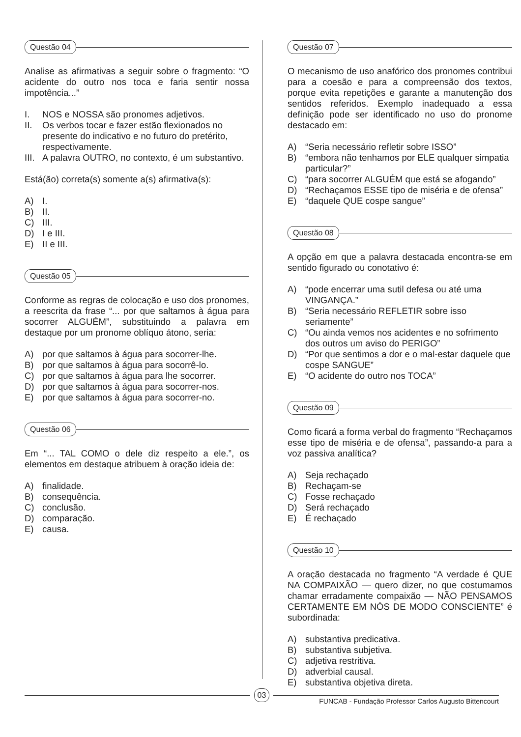Questão 04
Analise as afirmativas a seguir sobre o fragmento: “O acidente do outro nos toca e faria sentir nossa impotência...”
I. NOS e NOSSA são pronomes adjetivos.
II. Os verbos tocar e fazer estão flexionados no presente do indicativo e no futuro do pretérito, respectivamente.
III. A palavra OUTRO, no contexto, é um substantivo.
Está(ão) correta(s) somente a(s) afirmativa(s):
A) I.
B) II.
C) III.
D) I e III.
E) II e III.
Questão 05
Conforme as regras de colocação e uso dos pronomes, a reescrita da frase “... por que saltamos à água para socorrer ALGUÉM”, substituindo a palavra em destaque por um pronome oblíquo átono, seria:
A) por que saltamos à água para socorrer-lhe.
B) por que saltamos à água para socorrê-lo.
C) por que saltamos à água para lhe socorrer.
D) por que saltamos à água para socorrer-nos.
E) por que saltamos à água para socorrer-no.
Questão 06
Em “... TAL COMO o dele diz respeito a ele.”, os elementos em destaque atribuem à oração ideia de:
A) finalidade.
B) consequência.
C) conclusão.
D) comparação.
E) causa.
Questão 07
O mecanismo de uso anafórico dos pronomes contribui para a coesão e para a compreensão dos textos, porque evita repetições e garante a manutenção dos sentidos referidos. Exemplo inadequado a essa definição pode ser identificado no uso do pronome destacado em:
A) “Seria necessário refletir sobre ISSO”
B) “embora não tenhamos por ELE qualquer simpatia particular?”
C) “para socorrer ALGUÉM que está se afogando”
D) “Rechaçamos ESSE tipo de miséria e de ofensa”
E) “daquele QUE cospe sangue”
Questão 08
A opção em que a palavra destacada encontra-se em sentido figurado ou conotativo é:
A) “pode encerrar uma sutil defesa ou até uma VINGANÇA.”
B) “Seria necessário REFLETIR sobre isso seriamente”
C) “Ou ainda vemos nos acidentes e no sofrimento dos outros um aviso do PERIGO”
D) “Por que sentimos a dor e o mal-estar daquele que cospe SANGUE”
E) “O acidente do outro nos TOCA”
Questão 09
Como ficará a forma verbal do fragmento “Rechaçamos esse tipo de miséria e de ofensa”, passando-a para a voz passiva analítica?
A) Seja rechaçado
B) Rechaçam-se
C) Fosse rechaçado
D) Será rechaçado
E) É rechaçado
Questão 10
A oração destacada no fragmento “A verdade é QUE NA COMPAIXÃO — quero dizer, no que costumamos chamar erradamente compaixão — NÃO PENSAMOS CERTAMENTE EM NÓS DE MODO CONSCIENTE” é subordinada:
A) substantiva predicativa.
B) substantiva subjetiva.
C) adjetiva restritiva.
D) adverbial causal.
E) substantiva objetiva direta.
03
FUNCAB - Fundação Professor Carlos Augusto Bittencourt